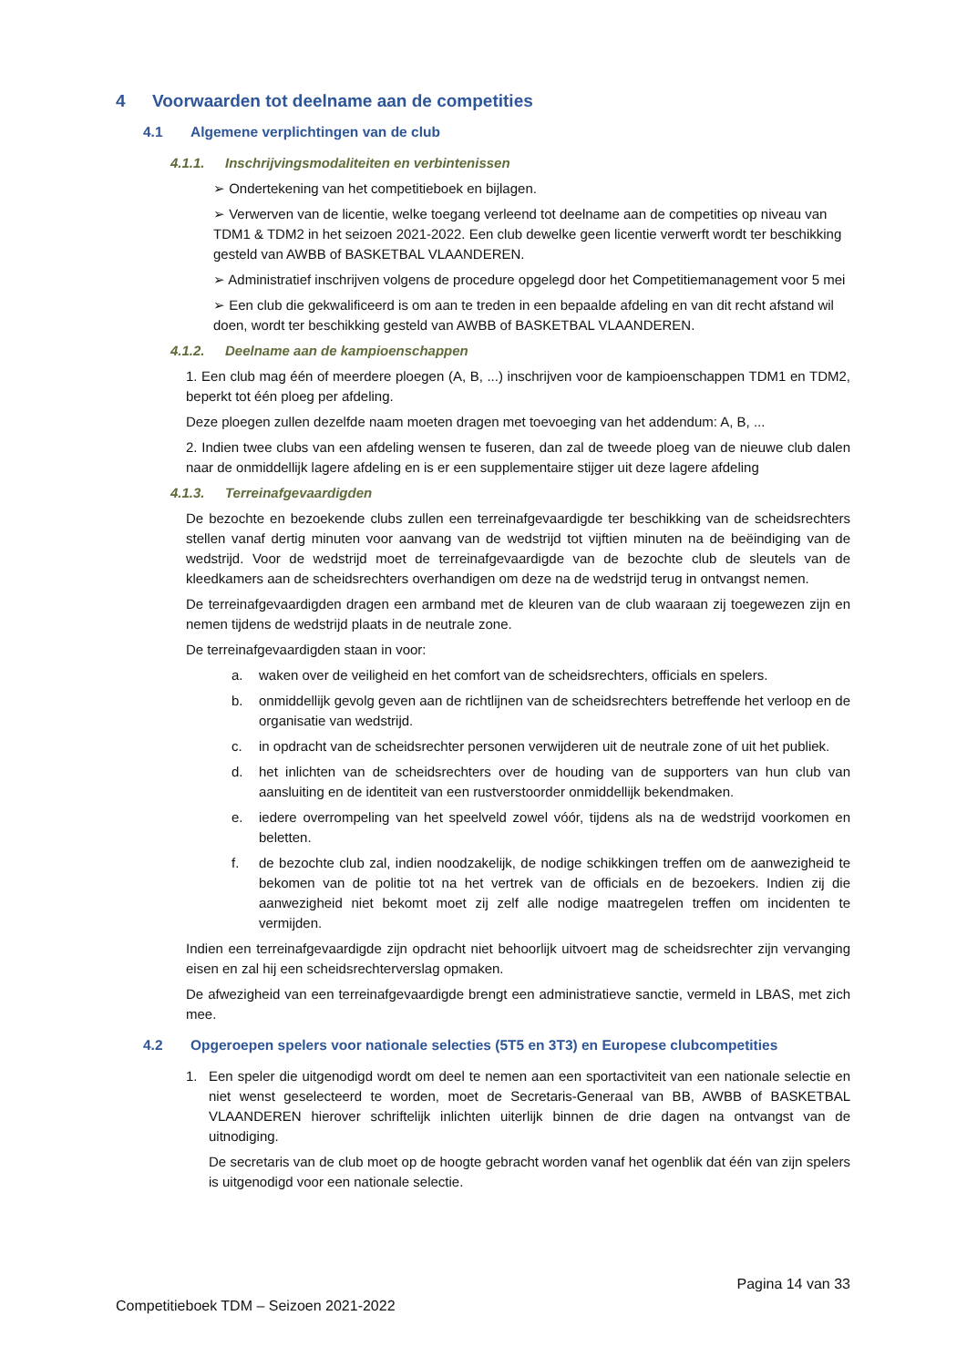4 Voorwaarden tot deelname aan de competities
4.1 Algemene verplichtingen van de club
4.1.1. Inschrijvingsmodaliteiten en verbintenissen
➢ Ondertekening van het competitieboek en bijlagen.
➢ Verwerven van de licentie, welke toegang verleend tot deelname aan de competities op niveau van TDM1 & TDM2 in het seizoen 2021-2022. Een club dewelke geen licentie verwerft wordt ter beschikking gesteld van AWBB of BASKETBAL VLAANDEREN.
➢ Administratief inschrijven volgens de procedure opgelegd door het Competitiemanagement voor 5 mei
➢ Een club die gekwalificeerd is om aan te treden in een bepaalde afdeling en van dit recht afstand wil doen, wordt ter beschikking gesteld van AWBB of BASKETBAL VLAANDEREN.
4.1.2. Deelname aan de kampioenschappen
1. Een club mag één of meerdere ploegen (A, B, ...) inschrijven voor de kampioenschappen TDM1 en TDM2, beperkt tot één ploeg per afdeling.
Deze ploegen zullen dezelfde naam moeten dragen met toevoeging van het addendum: A, B, ...
2. Indien twee clubs van een afdeling wensen te fuseren, dan zal de tweede ploeg van de nieuwe club dalen naar de onmiddellijk lagere afdeling en is er een supplementaire stijger uit deze lagere afdeling
4.1.3. Terreinafgevaardigden
De bezochte en bezoekende clubs zullen een terreinafgevaardigde ter beschikking van de scheidsrechters stellen vanaf dertig minuten voor aanvang van de wedstrijd tot vijftien minuten na de beëindiging van de wedstrijd. Voor de wedstrijd moet de terreinafgevaardigde van de bezochte club de sleutels van de kleedkamers aan de scheidsrechters overhandigen om deze na de wedstrijd terug in ontvangst nemen.
De terreinafgevaardigden dragen een armband met de kleuren van de club waaraan zij toegewezen zijn en nemen tijdens de wedstrijd plaats in de neutrale zone.
De terreinafgevaardigden staan in voor:
a. waken over de veiligheid en het comfort van de scheidsrechters, officials en spelers.
b. onmiddellijk gevolg geven aan de richtlijnen van de scheidsrechters betreffende het verloop en de organisatie van wedstrijd.
c. in opdracht van de scheidsrechter personen verwijderen uit de neutrale zone of uit het publiek.
d. het inlichten van de scheidsrechters over de houding van de supporters van hun club van aansluiting en de identiteit van een rustverstoorder onmiddellijk bekendmaken.
e. iedere overrompeling van het speelveld zowel vóór, tijdens als na de wedstrijd voorkomen en beletten.
f. de bezochte club zal, indien noodzakelijk, de nodige schikkingen treffen om de aanwezigheid te bekomen van de politie tot na het vertrek van de officials en de bezoekers. Indien zij die aanwezigheid niet bekomt moet zij zelf alle nodige maatregelen treffen om incidenten te vermijden.
Indien een terreinafgevaardigde zijn opdracht niet behoorlijk uitvoert mag de scheidsrechter zijn vervanging eisen en zal hij een scheidsrechterverslag opmaken.
De afwezigheid van een terreinafgevaardigde brengt een administratieve sanctie, vermeld in LBAS, met zich mee.
4.2 Opgeroepen spelers voor nationale selecties (5T5 en 3T3) en Europese clubcompetities
1. Een speler die uitgenodigd wordt om deel te nemen aan een sportactiviteit van een nationale selectie en niet wenst geselecteerd te worden, moet de Secretaris-Generaal van BB, AWBB of BASKETBAL VLAANDEREN hierover schriftelijk inlichten uiterlijk binnen de drie dagen na ontvangst van de uitnodiging.
De secretaris van de club moet op de hoogte gebracht worden vanaf het ogenblik dat één van zijn spelers is uitgenodigd voor een nationale selectie.
Pagina 14 van 33
Competitieboek TDM – Seizoen 2021-2022